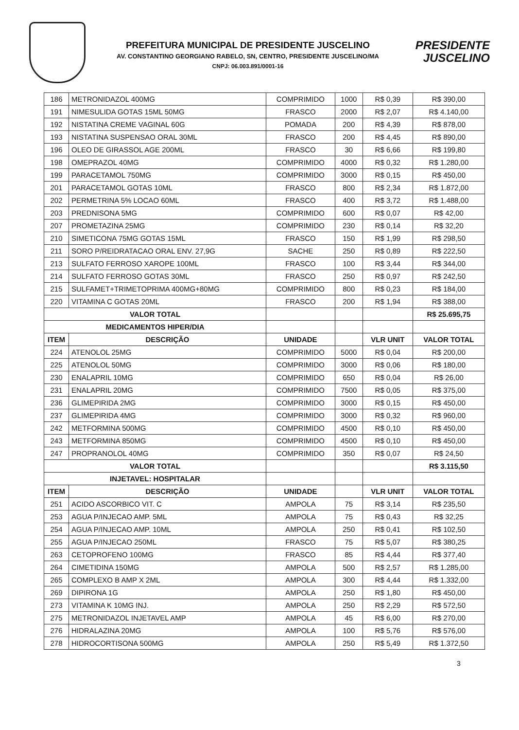PREFEITURA MUNICIPAL DE PRESIDENTE JUSCELINO
AV. CONSTANTINO GEORGIANO RABELO, SN, CENTRO, PRESIDENTE JUSCELINO/MA
CNPJ: 06.003.891/0001-16
PRESIDENTE
JUSCELINO
| 186 | METRONIDAZOL 400MG | COMPRIMIDO | 1000 | R$ 0,39 | R$ 390,00 |
| 191 | NIMESULIDA GOTAS 15ML 50MG | FRASCO | 2000 | R$ 2,07 | R$ 4.140,00 |
| 192 | NISTATINA CREME VAGINAL 60G | POMADA | 200 | R$ 4,39 | R$ 878,00 |
| 193 | NISTATINA SUSPENSAO ORAL 30ML | FRASCO | 200 | R$ 4,45 | R$ 890,00 |
| 196 | OLEO DE GIRASSOL AGE 200ML | FRASCO | 30 | R$ 6,66 | R$ 199,80 |
| 198 | OMEPRAZOL 40MG | COMPRIMIDO | 4000 | R$ 0,32 | R$ 1.280,00 |
| 199 | PARACETAMOL 750MG | COMPRIMIDO | 3000 | R$ 0,15 | R$ 450,00 |
| 201 | PARACETAMOL GOTAS 10ML | FRASCO | 800 | R$ 2,34 | R$ 1.872,00 |
| 202 | PERMETRINA 5% LOCAO 60ML | FRASCO | 400 | R$ 3,72 | R$ 1.488,00 |
| 203 | PREDNISONA 5MG | COMPRIMIDO | 600 | R$ 0,07 | R$ 42,00 |
| 207 | PROMETAZINA 25MG | COMPRIMIDO | 230 | R$ 0,14 | R$ 32,20 |
| 210 | SIMETICONA 75MG GOTAS 15ML | FRASCO | 150 | R$ 1,99 | R$ 298,50 |
| 211 | SORO P/REIDRATACAO ORAL ENV. 27,9G | SACHE | 250 | R$ 0,89 | R$ 222,50 |
| 213 | SULFATO FERROSO XAROPE 100ML | FRASCO | 100 | R$ 3,44 | R$ 344,00 |
| 214 | SULFATO FERROSO GOTAS 30ML | FRASCO | 250 | R$ 0,97 | R$ 242,50 |
| 215 | SULFAMET+TRIMETOPRIMA 400MG+80MG | COMPRIMIDO | 800 | R$ 0,23 | R$ 184,00 |
| 220 | VITAMINA C GOTAS 20ML | FRASCO | 200 | R$ 1,94 | R$ 388,00 |
| VALOR TOTAL | | | | | R$ 25.695,75 |
| MEDICAMENTOS HIPER/DIA | | | | | |
| ITEM | DESCRIÇÃO | UNIDADE | | VLR UNIT | VALOR TOTAL |
| 224 | ATENOLOL 25MG | COMPRIMIDO | 5000 | R$ 0,04 | R$ 200,00 |
| 225 | ATENOLOL 50MG | COMPRIMIDO | 3000 | R$ 0,06 | R$ 180,00 |
| 230 | ENALAPRIL 10MG | COMPRIMIDO | 650 | R$ 0,04 | R$ 26,00 |
| 231 | ENALAPRIL 20MG | COMPRIMIDO | 7500 | R$ 0,05 | R$ 375,00 |
| 236 | GLIMEPIRIDA 2MG | COMPRIMIDO | 3000 | R$ 0,15 | R$ 450,00 |
| 237 | GLIMEPIRIDA 4MG | COMPRIMIDO | 3000 | R$ 0,32 | R$ 960,00 |
| 242 | METFORMINA 500MG | COMPRIMIDO | 4500 | R$ 0,10 | R$ 450,00 |
| 243 | METFORMINA 850MG | COMPRIMIDO | 4500 | R$ 0,10 | R$ 450,00 |
| 247 | PROPRANOLOL 40MG | COMPRIMIDO | 350 | R$ 0,07 | R$ 24,50 |
| VALOR TOTAL | | | | | R$ 3.115,50 |
| INJETAVEL: HOSPITALAR | | | | | |
| ITEM | DESCRIÇÃO | UNIDADE | | VLR UNIT | VALOR TOTAL |
| 251 | ACIDO ASCORBICO VIT. C | AMPOLA | 75 | R$ 3,14 | R$ 235,50 |
| 253 | AGUA P/INJECAO AMP. 5ML | AMPOLA | 75 | R$ 0,43 | R$ 32,25 |
| 254 | AGUA P/INJECAO AMP. 10ML | AMPOLA | 250 | R$ 0,41 | R$ 102,50 |
| 255 | AGUA P/INJECAO 250ML | FRASCO | 75 | R$ 5,07 | R$ 380,25 |
| 263 | CETOPROFENO 100MG | FRASCO | 85 | R$ 4,44 | R$ 377,40 |
| 264 | CIMETIDINA 150MG | AMPOLA | 500 | R$ 2,57 | R$ 1.285,00 |
| 265 | COMPLEXO B AMP X 2ML | AMPOLA | 300 | R$ 4,44 | R$ 1.332,00 |
| 269 | DIPIRONA 1G | AMPOLA | 250 | R$ 1,80 | R$ 450,00 |
| 273 | VITAMINA K 10MG INJ. | AMPOLA | 250 | R$ 2,29 | R$ 572,50 |
| 275 | METRONIDAZOL INJETAVEL AMP | AMPOLA | 45 | R$ 6,00 | R$ 270,00 |
| 276 | HIDRALAZINA 20MG | AMPOLA | 100 | R$ 5,76 | R$ 576,00 |
| 278 | HIDROCORTISONA 500MG | AMPOLA | 250 | R$ 5,49 | R$ 1.372,50 |
3